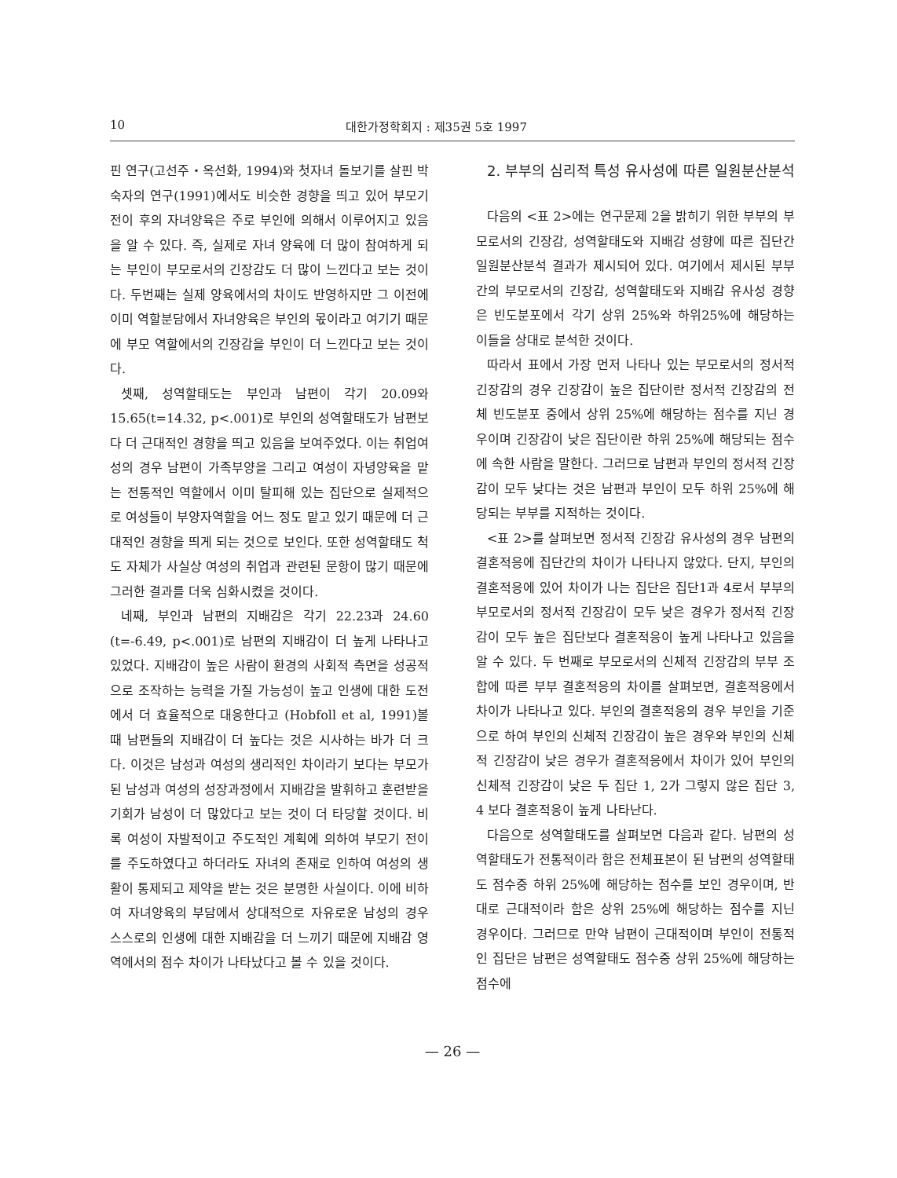10 대한가정학회지 : 제35권 5호 1997
핀 연구(고선주・옥선화, 1994)와 첫자녀 돌보기를 살핀 박숙자의 연구(1991)에서도 비슷한 경향을 띄고 있어 부모기 전이 후의 자녀양육은 주로 부인에 의해서 이루어지고 있음을 알 수 있다. 즉, 실제로 자녀 양육에 더 많이 참여하게 되는 부인이 부모로서의 긴장감도 더 많이 느낀다고 보는 것이다. 두번째는 실제 양육에서의 차이도 반영하지만 그 이전에 이미 역할분담에서 자녀양육은 부인의 몫이라고 여기기 때문에 부모 역할에서의 긴장감을 부인이 더 느낀다고 보는 것이다.
셋째, 성역할태도는 부인과 남편이 각기 20.09와 15.65(t=14.32, p<.001)로 부인의 성역할태도가 남편보다 더 근대적인 경향을 띄고 있음을 보여주었다. 이는 취업여성의 경우 남편이 가족부양을 그리고 여성이 자녕양육을 맡는 전통적인 역할에서 이미 탈피해 있는 집단으로 실제적으로 여성들이 부양자역할을 어느 정도 맡고 있기 때문에 더 근대적인 경향을 띄게 되는 것으로 보인다. 또한 성역할태도 척도 자체가 사실상 여성의 취업과 관련된 문항이 많기 때문에 그러한 결과를 더욱 심화시켰을 것이다.
네째, 부인과 남편의 지배감은 각기 22.23과 24.60 (t=-6.49, p<.001)로 남편의 지배감이 더 높게 나타나고 있었다. 지배감이 높은 사람이 환경의 사회적 측면을 성공적으로 조작하는 능력을 가질 가능성이 높고 인생에 대한 도전에서 더 효율적으로 대응한다고 (Hobfoll et al, 1991)볼 때 남편들의 지배감이 더 높다는 것은 시사하는 바가 더 크다. 이것은 남성과 여성의 생리적인 차이라기 보다는 부모가 된 남성과 여성의 성장과정에서 지배감을 발휘하고 훈련받을 기회가 남성이 더 많았다고 보는 것이 더 타당할 것이다. 비록 여성이 자발적이고 주도적인 계획에 의하여 부모기 전이를 주도하였다고 하더라도 자녀의 존재로 인하여 여성의 생활이 통제되고 제약을 받는 것은 분명한 사실이다. 이에 비하여 자녀양육의 부담에서 상대적으로 자유로운 남성의 경우 스스로의 인생에 대한 지배감을 더 느끼기 때문에 지배감 영역에서의 점수 차이가 나타났다고 볼 수 있을 것이다.
2. 부부의 심리적 특성 유사성에 따른 일원분산분석
다음의 <표 2>에는 연구문제 2을 밝히기 위한 부부의 부모로서의 긴장감, 성역할태도와 지배감 성향에 따른 집단간 일원분산분석 결과가 제시되어 있다. 여기에서 제시된 부부간의 부모로서의 긴장감, 성역할태도와 지배감 유사성 경향은 빈도분포에서 각기 상위 25%와 하위25%에 해당하는 이들을 상대로 분석한 것이다.
따라서 표에서 가장 먼저 나타나 있는 부모로서의 정서적 긴장감의 경우 긴장감이 높은 집단이란 정서적 긴장감의 전체 빈도분포 중에서 상위 25%에 해당하는 점수를 지닌 경우이며 긴장감이 낮은 집단이란 하위 25%에 해당되는 점수에 속한 사람을 말한다. 그러므로 남편과 부인의 정서적 긴장감이 모두 낮다는 것은 남편과 부인이 모두 하위 25%에 해당되는 부부를 지적하는 것이다.
<표 2>를 살펴보면 정서적 긴장감 유사성의 경우 남편의 결혼적응에 집단간의 차이가 나타나지 않았다. 단지, 부인의 결혼적응에 있어 차이가 나는 집단은 집단1과 4로서 부부의 부모로서의 정서적 긴장감이 모두 낮은 경우가 정서적 긴장감이 모두 높은 집단보다 결혼적응이 높게 나타나고 있음을 알 수 있다. 두 번째로 부모로서의 신체적 긴장감의 부부 조합에 따른 부부 결혼적응의 차이를 살펴보면, 결혼적응에서 차이가 나타나고 있다. 부인의 결혼적응의 경우 부인을 기준으로 하여 부인의 신체적 긴장감이 높은 경우와 부인의 신체적 긴장감이 낮은 경우가 결혼적응에서 차이가 있어 부인의 신체적 긴장감이 낮은 두 집단 1, 2가 그렇지 않은 집단 3, 4 보다 결혼적응이 높게 나타난다.
다음으로 성역할태도를 살펴보면 다음과 같다. 남편의 성역할태도가 전통적이라 함은 전체표본이 된 남편의 성역할태도 점수중 하위 25%에 해당하는 점수를 보인 경우이며, 반대로 근대적이라 함은 상위 25%에 해당하는 점수를 지닌 경우이다. 그러므로 만약 남편이 근대적이며 부인이 전통적인 집단은 남편은 성역할태도 점수중 상위 25%에 해당하는 점수에
— 26 —